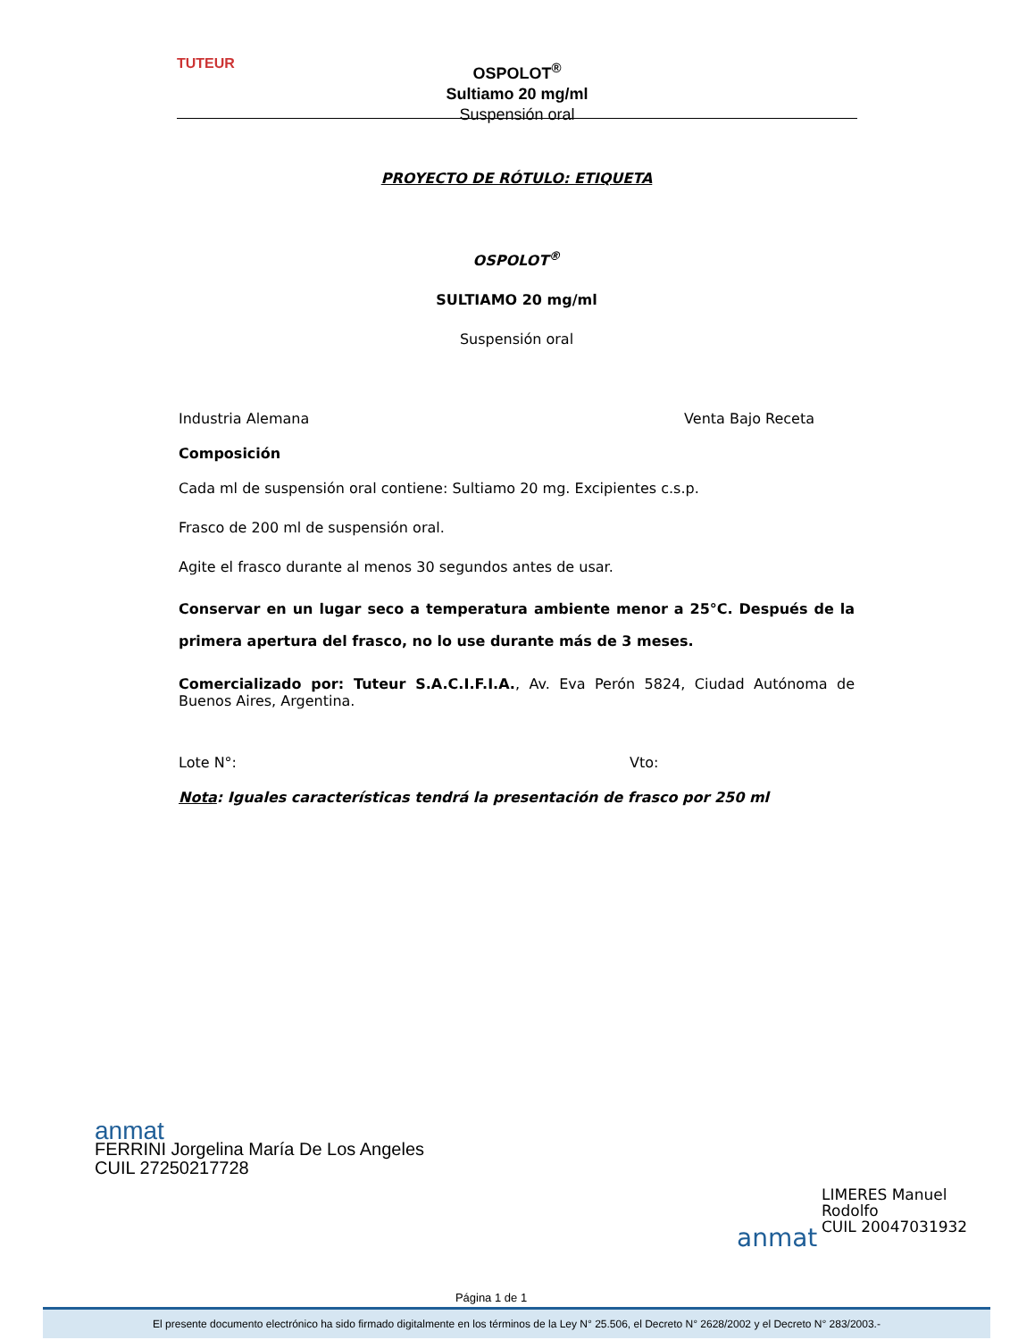TUTEUR
OSPOLOT<sup>®</sup>
Sultiamo 20 mg/ml
Suspensión oral
PROYECTO DE RÓTULO: ETIQUETA
OSPOLOT<sup>®</sup>
SULTIAMO 20 mg/ml
Suspensión oral
Industria Alemana Venta Bajo Receta
Composición
Cada ml de suspensión oral contiene: Sultiamo 20 mg. Excipientes c.s.p.
Frasco de 200 ml de suspensión oral.
Agite el frasco durante al menos 30 segundos antes de usar.
Conservar en un lugar seco a temperatura ambiente menor a 25°C. Después de la primera apertura del frasco, no lo use durante más de 3 meses.
Comercializado por: Tuteur S.A.C.I.F.I.A., Av. Eva Perón 5824, Ciudad Autónoma de Buenos Aires, Argentina.
Lote N°: Vto:
Nota: Iguales características tendrá la presentación de frasco por 250 ml
anmat
FERRINI Jorgelina María De Los Angeles
CUIL 27250217728
LIMERES Manuel
Rodolfo
CUIL 20047031932
anmat
Página 1 de 1
El presente documento electrónico ha sido firmado digitalmente en los términos de la Ley N° 25.506, el Decreto N° 2628/2002 y el Decreto N° 283/2003.-